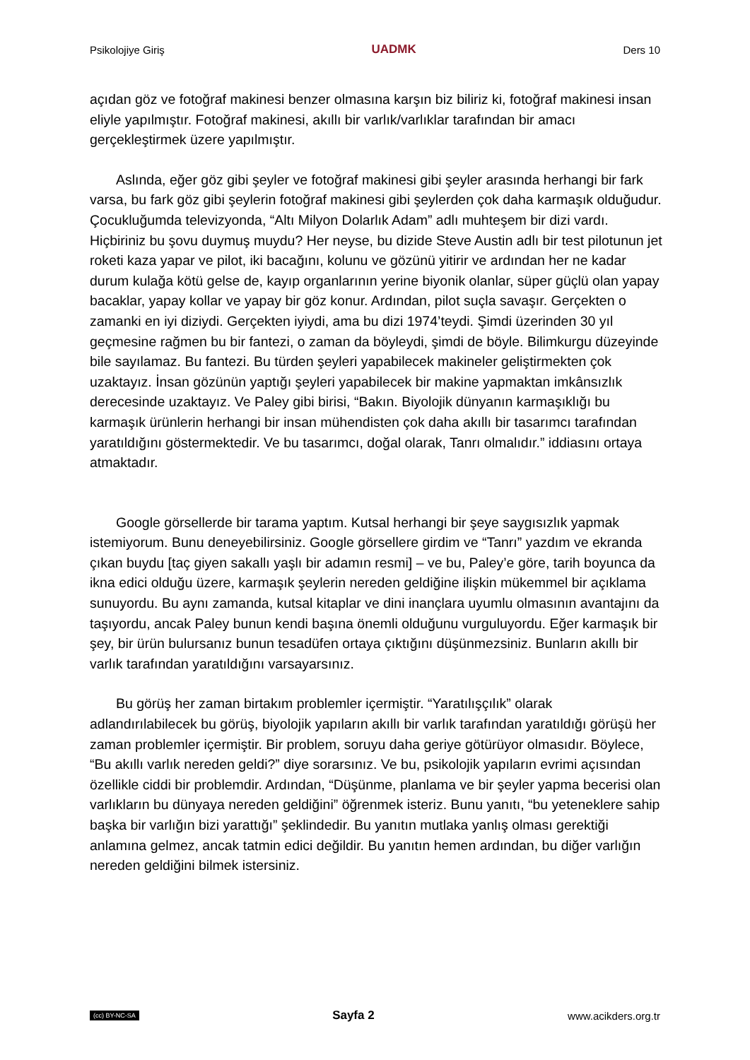Psikolojiye Giriş UADMK Ders 10
açıdan göz ve fotoğraf makinesi benzer olmasına karşın biz biliriz ki, fotoğraf makinesi insan eliyle yapılmıştır. Fotoğraf makinesi, akıllı bir varlık/varlıklar tarafından bir amacı gerçekleştirmek üzere yapılmıştır.
Aslında, eğer göz gibi şeyler ve fotoğraf makinesi gibi şeyler arasında herhangi bir fark varsa, bu fark göz gibi şeylerin fotoğraf makinesi gibi şeylerden çok daha karmaşık olduğudur. Çocukluğumda televizyonda, “Altı Milyon Dolarlık Adam” adlı muhteşem bir dizi vardı. Hiçbiriniz bu şovu duymuş muydu? Her neyse, bu dizide Steve Austin adlı bir test pilotunun jet roketi kaza yapar ve pilot, iki bacağını, kolunu ve gözünü yitirir ve ardından her ne kadar durum kulağa kötü gelse de, kayıp organlarının yerine biyonik olanlar, süper güçlü olan yapay bacaklar, yapay kollar ve yapay bir göz konur. Ardından, pilot suçla savaşır. Gerçekten o zamanki en iyi diziydi. Gerçekten iyiydi, ama bu dizi 1974’teydi. Şimdi üzerinden 30 yıl geçmesine rağmen bu bir fantezi, o zaman da böyleydi, şimdi de böyle. Bilimkurgu düzeyinde bile sayılamaz. Bu fantezi. Bu türden şeyleri yapabilecek makineler geliştirmekten çok uzaktayız. İnsan gözünün yaptığı şeyleri yapabilecek bir makine yapmaktan imkânsızlık derecesinde uzaktayız. Ve Paley gibi birisi, “Bakın. Biyolojik dünyanın karmaşıklığı bu karmaşık ürünlerin herhangi bir insan mühendisten çok daha akıllı bir tasarımcı tarafından yaratıldığını göstermektedir. Ve bu tasarımcı, doğal olarak, Tanrı olmalıdır.” iddiasını ortaya atmaktadır.
Google görsellerde bir tarama yaptım. Kutsal herhangi bir şeye saygısızlık yapmak istemiyorum. Bunu deneyebilirsiniz. Google görsellere girdim ve “Tanrı” yazdım ve ekranda çıkan buydu [taç giyen sakallı yaşlı bir adamın resmi] – ve bu, Paley’e göre, tarih boyunca da ikna edici olduğu üzere, karmaşık şeylerin nereden geldiğine ilişkin mükemmel bir açıklama sunuyordu. Bu aynı zamanda, kutsal kitaplar ve dini inançlara uyumlu olmasının avantajını da taşıyordu, ancak Paley bunun kendi başına önemli olduğunu vurguluyordu. Eğer karmaşık bir şey, bir ürün bulursanız bunun tesadüfen ortaya çıktığını düşünmezsiniz. Bunların akıllı bir varlık tarafından yaratıldığını varsayarsınız.
Bu görüş her zaman birtakım problemler içermiştir. “Yaratılışçılık” olarak adlandırılabilecek bu görüş, biyolojik yapıların akıllı bir varlık tarafından yaratıldığı görüşü her zaman problemler içermiştir. Bir problem, soruyu daha geriye götürüyor olmasıdır. Böylece, “Bu akıllı varlık nereden geldi?” diye sorarsınız. Ve bu, psikolojik yapıların evrimi açısından özellikle ciddi bir problemdir. Ardından, “Düşünme, planlama ve bir şeyler yapma becerisi olan varlıkların bu dünyaya nereden geldiğini” öğrenmek isteriz. Bunu yanıtı, “bu yeteneklere sahip başka bir varlığın bizi yarattığı” şeklindedir. Bu yanıtın mutlaka yanlış olması gerektiği anlamına gelmez, ancak tatmin edici değildir. Bu yanıtın hemen ardından, bu diğer varlığın nereden geldiğini bilmek istersiniz.
(cc) BY-NC-SA Sayfa 2 www.acikders.org.tr